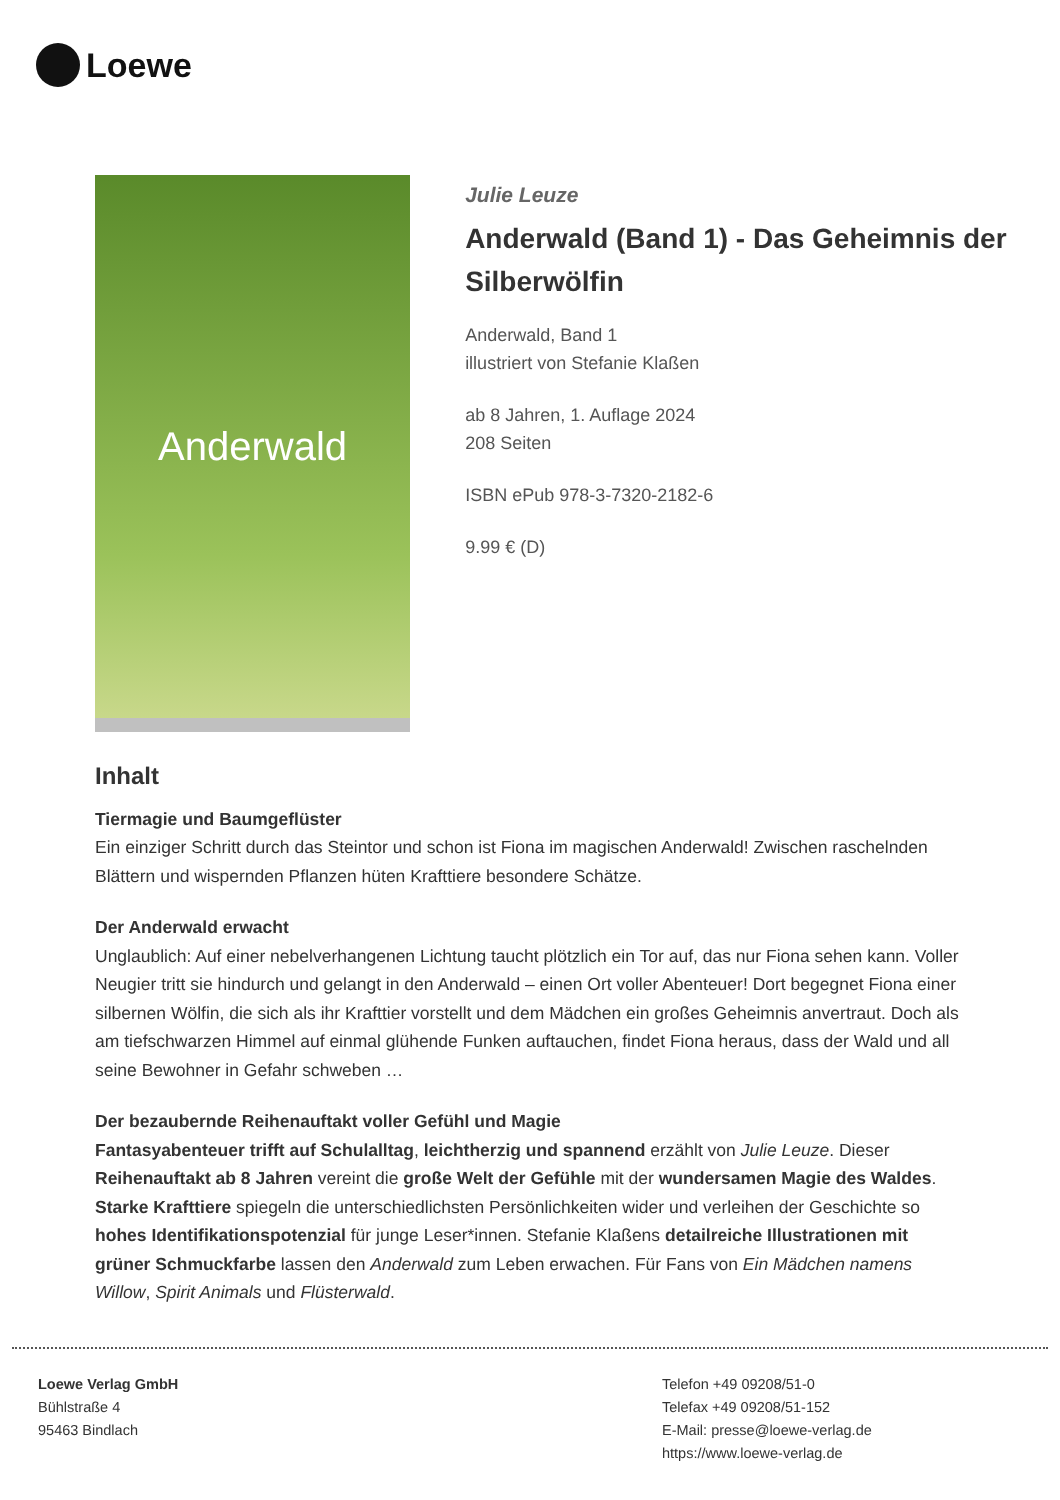Loewe
Anderwald
Julie Leuze
Anderwald (Band 1) - Das Geheimnis der Silberwölfin
Anderwald, Band 1
illustriert von Stefanie Klaßen
ab 8 Jahren, 1. Auflage 2024
208 Seiten
ISBN ePub 978-3-7320-2182-6
9.99 € (D)
Inhalt
Tiermagie und Baumgeflüster
Ein einziger Schritt durch das Steintor und schon ist Fiona im magischen Anderwald! Zwischen raschelnden Blättern und wispernden Pflanzen hüten Krafttiere besondere Schätze.
Der Anderwald erwacht
Unglaublich: Auf einer nebelverhangenen Lichtung taucht plötzlich ein Tor auf, das nur Fiona sehen kann. Voller Neugier tritt sie hindurch und gelangt in den Anderwald – einen Ort voller Abenteuer! Dort begegnet Fiona einer silbernen Wölfin, die sich als ihr Krafttier vorstellt und dem Mädchen ein großes Geheimnis anvertraut. Doch als am tiefschwarzen Himmel auf einmal glühende Funken auftauchen, findet Fiona heraus, dass der Wald und all seine Bewohner in Gefahr schweben …
Der bezaubernde Reihenauftakt voller Gefühl und Magie
Fantasyabenteuer trifft auf Schulalltag, leichtherzig und spannend erzählt von Julie Leuze. Dieser Reihenauftakt ab 8 Jahren vereint die große Welt der Gefühle mit der wundersamen Magie des Waldes. Starke Krafttiere spiegeln die unterschiedlichsten Persönlichkeiten wider und verleihen der Geschichte so hohes Identifikationspotenzial für junge Leser*innen. Stefanie Klaßens detailreiche Illustrationen mit grüner Schmuckfarbe lassen den Anderwald zum Leben erwachen. Für Fans von Ein Mädchen namens Willow, Spirit Animals und Flüsterwald.
Loewe Verlag GmbH
Bühlstraße 4
95463 Bindlach
Telefon +49 09208/51-0
Telefax +49 09208/51-152
E-Mail: presse@loewe-verlag.de
https://www.loewe-verlag.de